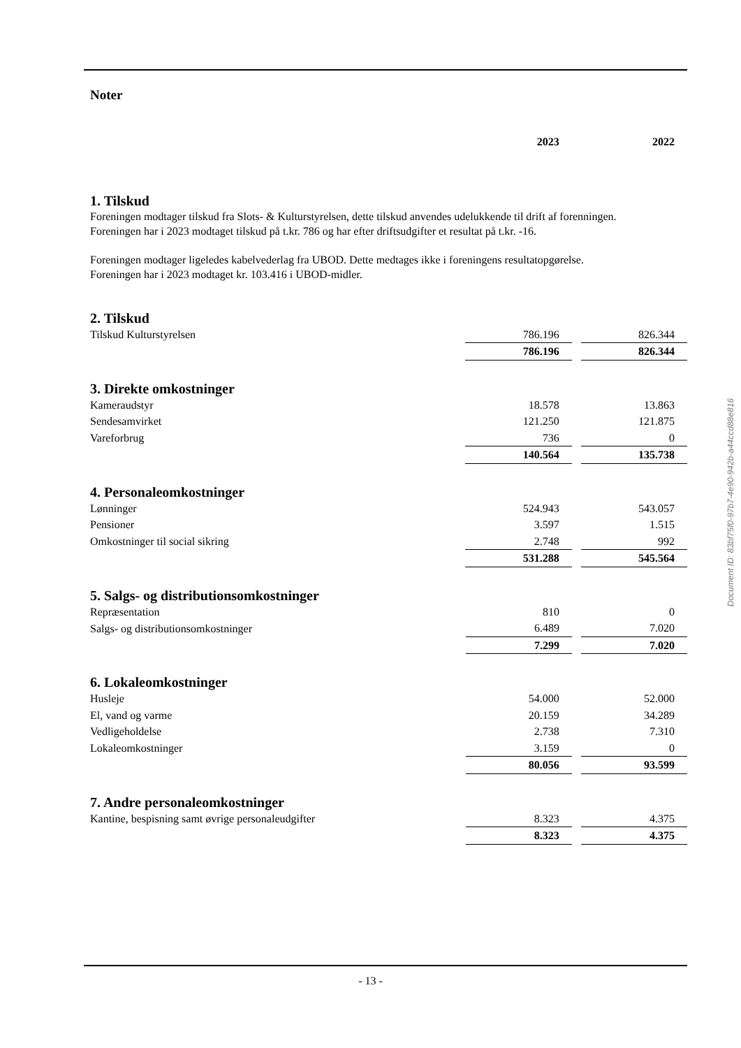Noter
| | 2023 | | 2022 |
1. Tilskud
Foreningen modtager tilskud fra Slots- & Kulturstyrelsen, dette tilskud anvendes udelukkende til drift af forenningen.
Foreningen har i 2023 modtaget tilskud på t.kr. 786 og har efter driftsudgifter et resultat på t.kr. -16.
Foreningen modtager ligeledes kabelvederlag fra UBOD. Dette medtages ikke i foreningens resultatopgørelse.
Foreningen har i 2023 modtaget kr. 103.416 i UBOD-midler.
2. Tilskud
| Tilskud Kulturstyrelsen | 786.196 | | 826.344 |
| | 786.196 | | 826.344 |
3. Direkte omkostninger
| Kameraudstyr | 18.578 | | 13.863 |
| Sendesamvirket | 121.250 | | 121.875 |
| Vareforbrug | 736 | | 0 |
| | 140.564 | | 135.738 |
4. Personaleomkostninger
| Lønninger | 524.943 | | 543.057 |
| Pensioner | 3.597 | | 1.515 |
| Omkostninger til social sikring | 2.748 | | 992 |
| | 531.288 | | 545.564 |
5. Salgs- og distributionsomkostninger
| Repræsentation | 810 | | 0 |
| Salgs- og distributionsomkostninger | 6.489 | | 7.020 |
| | 7.299 | | 7.020 |
6. Lokaleomkostninger
| Husleje | 54.000 | | 52.000 |
| El, vand og varme | 20.159 | | 34.289 |
| Vedligeholdelse | 2.738 | | 7.310 |
| Lokaleomkostninger | 3.159 | | 0 |
| | 80.056 | | 93.599 |
7. Andre personaleomkostninger
| Kantine, bespisning samt øvrige personaleudgifter | 8.323 | | 4.375 |
| | 8.323 | | 4.375 |
Document ID: 83bf75f0-97b7-4e90-942b-a44ccd88e816
- 13 -